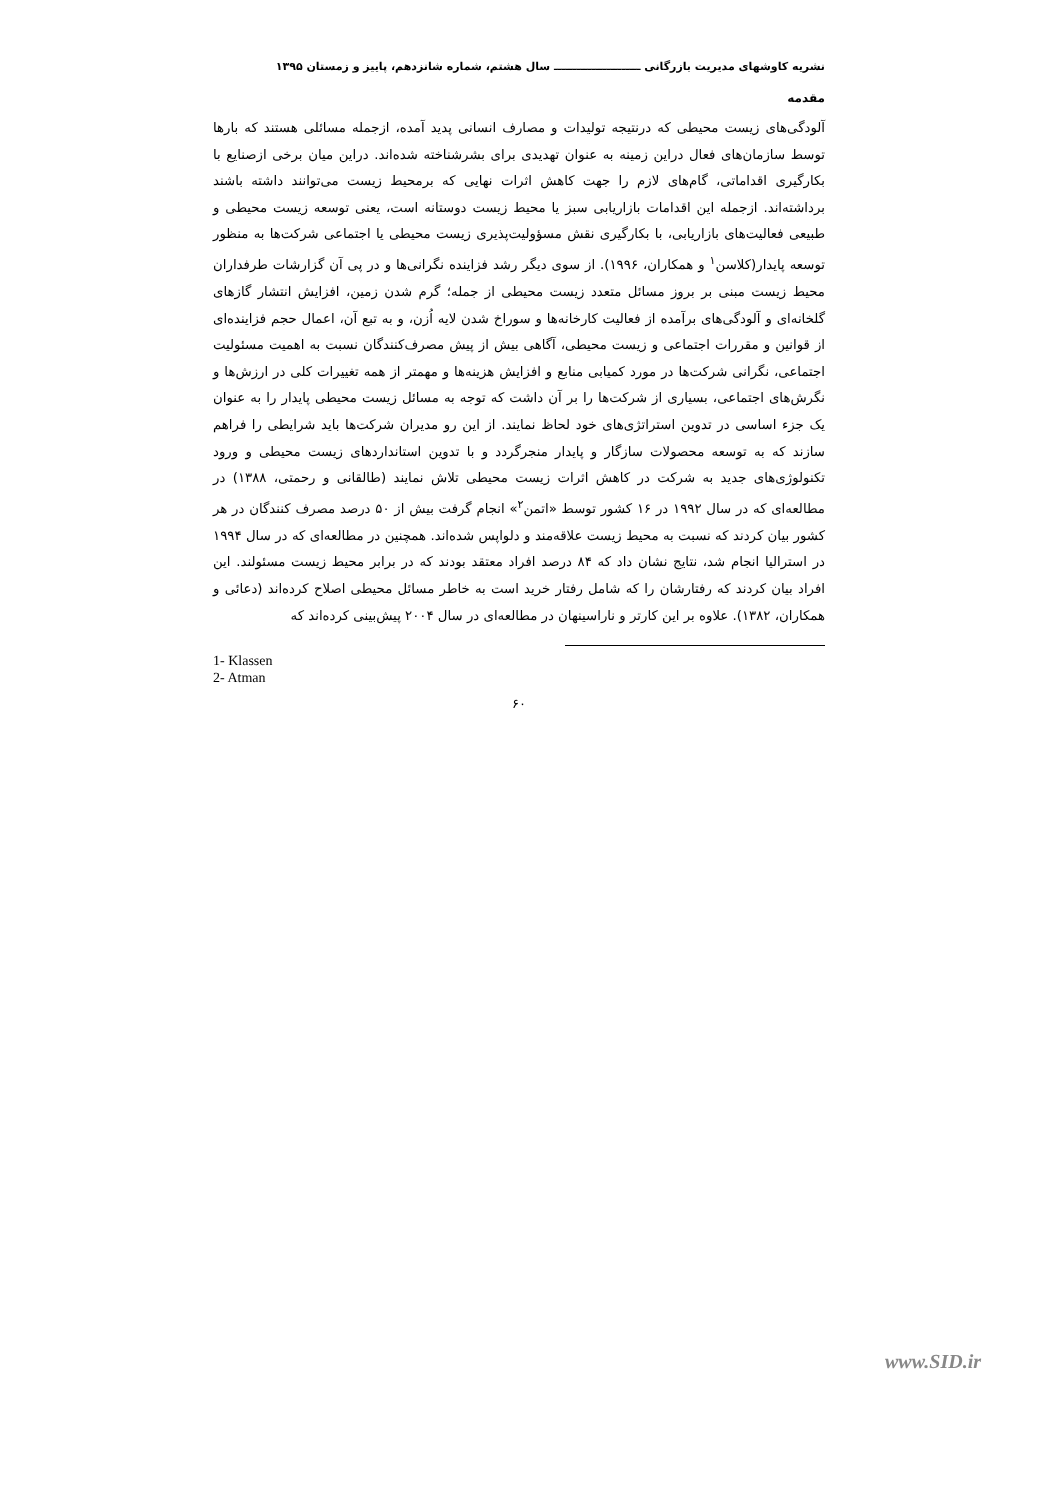نشریه کاوشهای مدیریت بازرگانی ـــــــــــــــــــــــ سال هشتم، شماره شانزدهم، پاییز و زمستان ۱۳۹۵
مقدمه
آلودگی‌های زیست محیطی که درنتیجه تولیدات و مصارف انسانی پدید آمده، ازجمله مسائلی هستند که بارها توسط سازمان‌های فعال دراین زمینه به عنوان تهدیدی برای بشرشناخته شده‌اند. دراین میان برخی ازصنایع با بکارگیری اقداماتی، گام‌های لازم را جهت کاهش اثرات نهایی که برمحیط زیست می‌توانند داشته باشند برداشته‌اند. ازجمله این اقدامات بازاریابی سبز یا محیط زیست دوستانه است، یعنی توسعه زیست محیطی و طبیعی فعالیت‌های بازاریابی، با بکارگیری نقش مسؤولیت‌پذیری زیست محیطی یا اجتماعی شرکت‌ها به منظور توسعه پایدار(کلاسن<sup>۱</sup> و همکاران، ۱۹۹۶). از سوی دیگر رشد فزاینده نگرانی‌ها و در پی آن گزارشات طرفداران محیط زیست مبنی بر بروز مسائل متعدد زیست محیطی از جمله؛ گرم شدن زمین، افزایش انتشار گازهای گلخانه‌ای و آلودگی‌های برآمده از فعالیت کارخانه‌ها و سوراخ شدن لایه اُزن، و به تبع آن، اعمال حجم فزاینده‌ای از قوانین و مقررات اجتماعی و زیست محیطی، آگاهی بیش از پیش مصرف‌کنندگان نسبت به اهمیت مسئولیت اجتماعی، نگرانی شرکت‌ها در مورد کمیابی منابع و افزایش هزینه‌ها و مهمتر از همه تغییرات کلی در ارزش‌ها و نگرش‌های اجتماعی، بسیاری از شرکت‌ها را بر آن داشت که توجه به مسائل زیست محیطی پایدار را به عنوان یک جزء اساسی در تدوین استراتژی‌های خود لحاظ نمایند. از این رو مدیران شرکت‌ها باید شرایطی را فراهم سازند که به توسعه محصولات سازگار و پایدار منجرگردد و با تدوین استانداردهای زیست محیطی و ورود تکنولوژی‌های جدید به شرکت در کاهش اثرات زیست محیطی تلاش نمایند (طالقانی و رحمتی، ۱۳۸۸) در مطالعه‌ای که در سال ۱۹۹۲ در ۱۶ کشور توسط «اتمن<sup>۲</sup>» انجام گرفت بیش از ۵۰ درصد مصرف کنندگان در هر کشور بیان کردند که نسبت به محیط زیست علاقه‌مند و دلواپس شده‌اند. همچنین در مطالعه‌ای که در سال ۱۹۹۴ در استرالیا انجام شد، نتایج نشان داد که ۸۴ درصد افراد معتقد بودند که در برابر محیط زیست مسئولند. این افراد بیان کردند که رفتارشان را که شامل رفتار خرید است به خاطر مسائل محیطی اصلاح کرده‌اند (دعائی و همکاران، ۱۳۸۲). علاوه بر این کارتر و ناراسینهان در مطالعه‌ای در سال ۲۰۰۴ پیش‌بینی کرده‌اند که
1- Klassen
2- Atman
۶۰
www.SID.ir